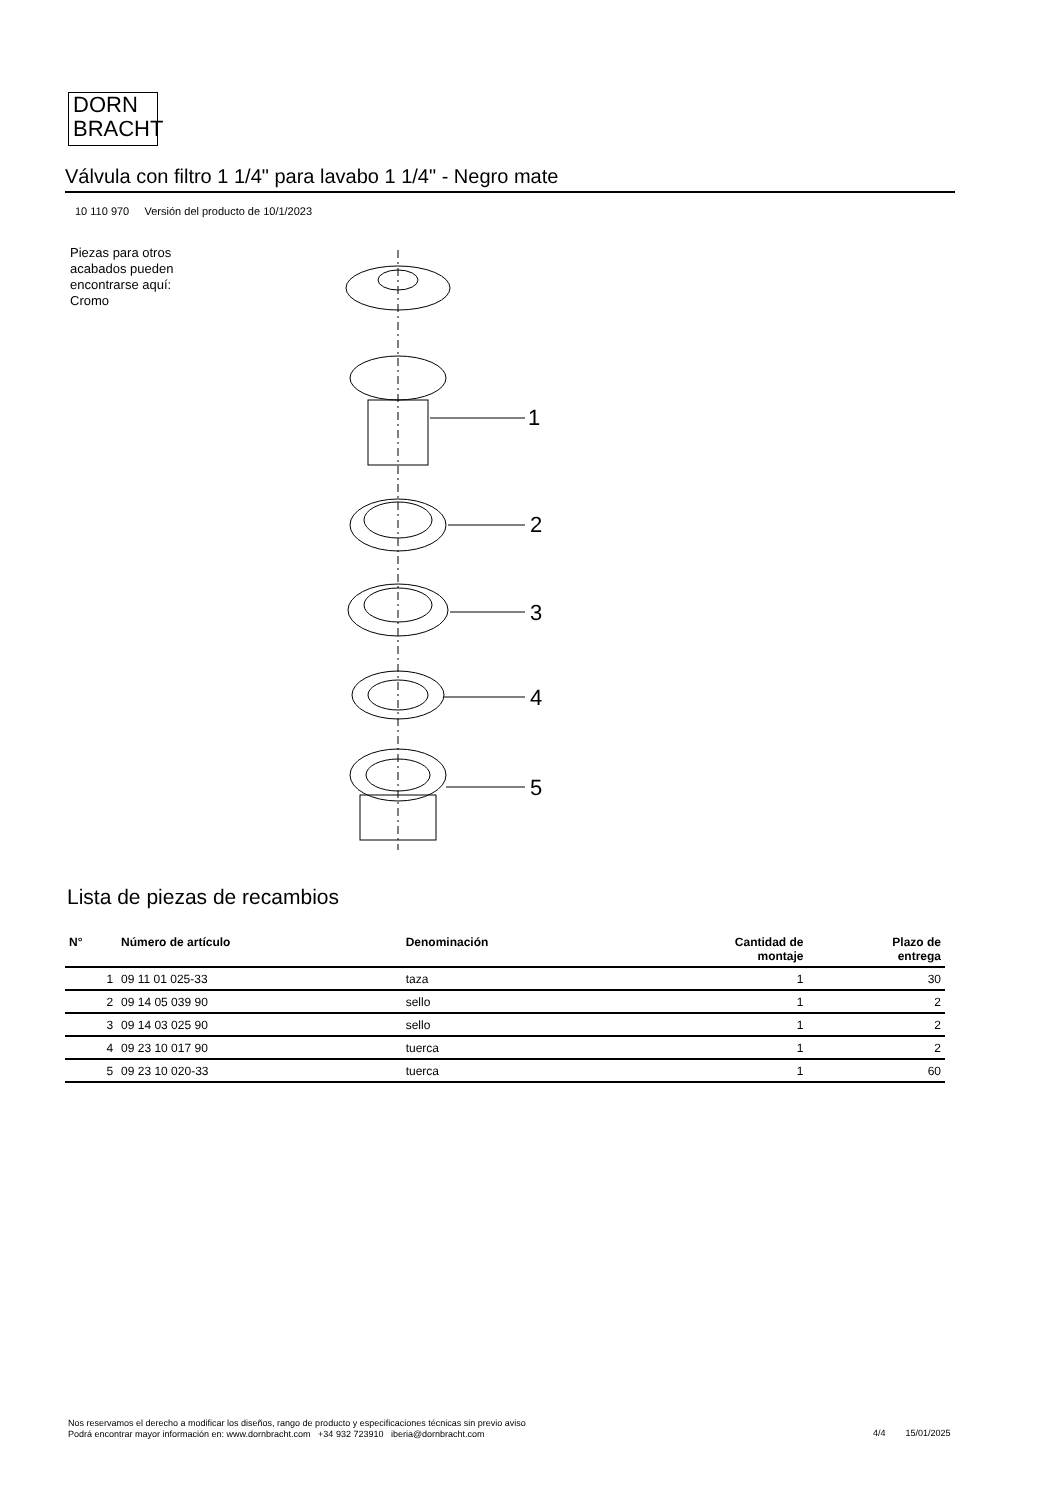DORN
BRACHT
Válvula con filtro 1 1/4" para lavabo 1 1/4" - Negro mate
10 110 970 Versión del producto de 10/1/2023
Piezas para otros acabados pueden encontrarse aquí:
Cromo
1
2
3
4
5
Lista de piezas de recambios
| N° | Número de artículo | Denominación | Cantidad de montaje | Plazo de entrega |
| --- | --- | --- | --- | --- |
| 1 | 09 11 01 025-33 | taza | 1 | 30 |
| 2 | 09 14 05 039 90 | sello | 1 | 2 |
| 3 | 09 14 03 025 90 | sello | 1 | 2 |
| 4 | 09 23 10 017 90 | tuerca | 1 | 2 |
| 5 | 09 23 10 020-33 | tuerca | 1 | 60 |
Nos reservamos el derecho a modificar los diseños, rango de producto y especificaciones técnicas sin previo aviso
Podrá encontrar mayor información en: www.dornbracht.com +34 932 723910 iberia@dornbracht.com
4/4 15/01/2025